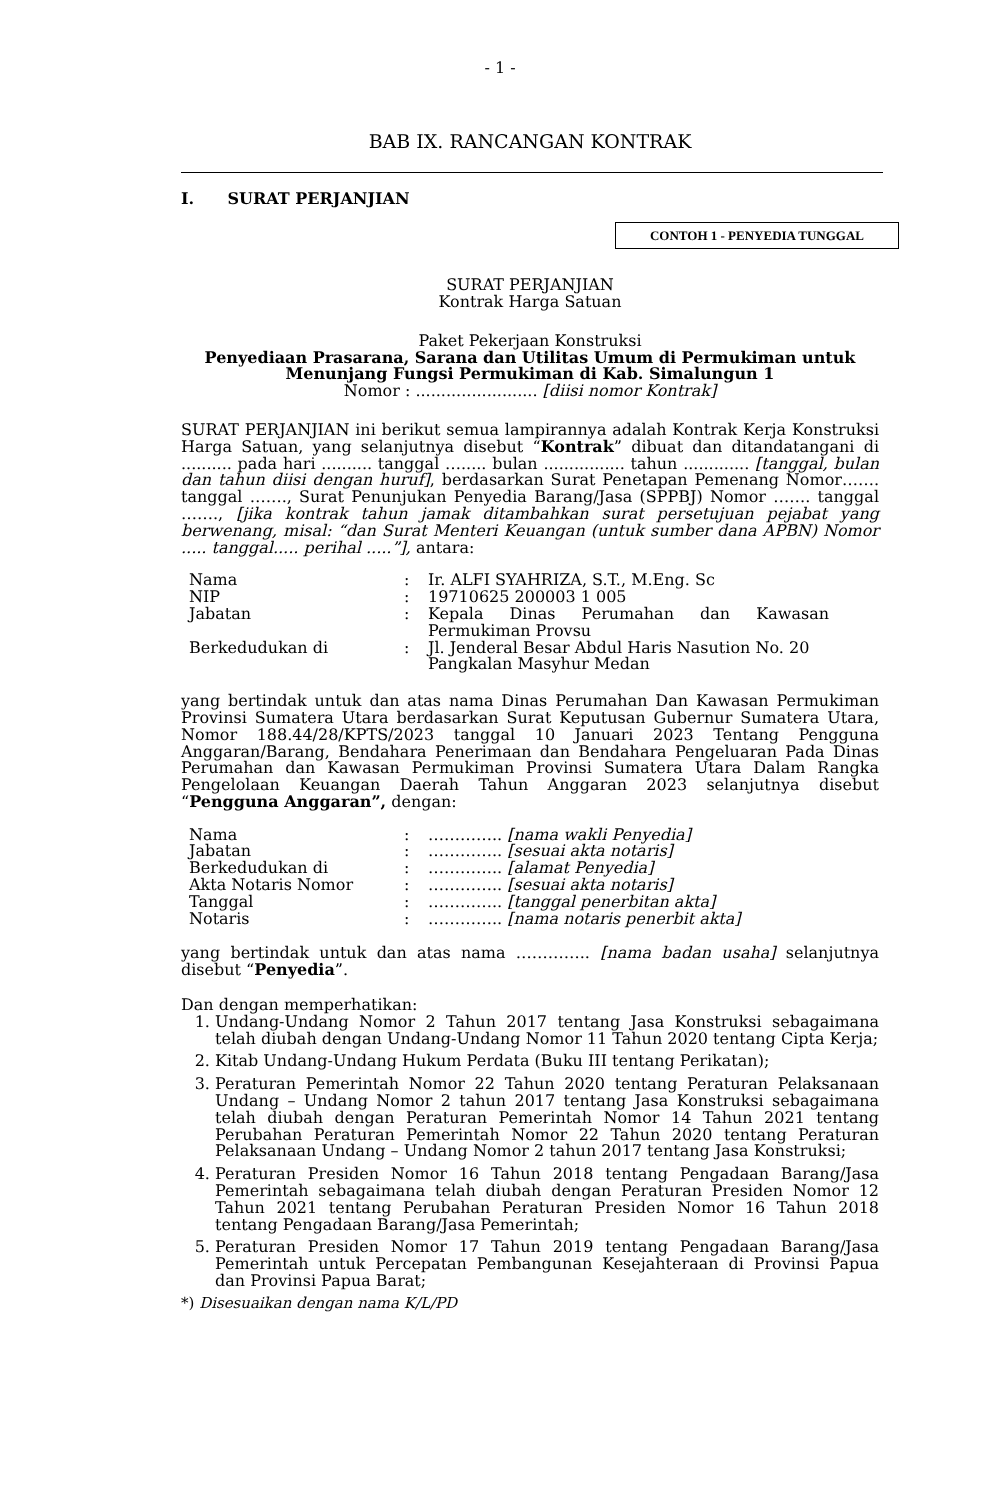- 1 -
BAB IX. RANCANGAN KONTRAK
I. SURAT PERJANJIAN
CONTOH 1 - PENYEDIA TUNGGAL
SURAT PERJANJIAN
Kontrak Harga Satuan
Paket Pekerjaan Konstruksi
Penyediaan Prasarana, Sarana dan Utilitas Umum di Permukiman untuk Menunjang Fungsi Permukiman di Kab. Simalungun 1
Nomor : ........................ [diisi nomor Kontrak]
SURAT PERJANJIAN ini berikut semua lampirannya adalah Kontrak Kerja Konstruksi Harga Satuan, yang selanjutnya disebut “Kontrak” dibuat dan ditandatangani di .......... pada hari .......... tanggal …..... bulan ................ tahun ............. [tanggal, bulan dan tahun diisi dengan huruf], berdasarkan Surat Penetapan Pemenang Nomor……. tanggal ……., Surat Penunjukan Penyedia Barang/Jasa (SPPBJ) Nomor ……. tanggal ……., [jika kontrak tahun jamak ditambahkan surat persetujuan pejabat yang berwenang, misal: “dan Surat Menteri Keuangan (untuk sumber dana APBN) Nomor ..... tanggal..... perihal .....”], antara:
| Nama | : | Ir. ALFI SYAHRIZA, S.T., M.Eng. Sc |
| NIP | : | 19710625 200003 1 005 |
| Jabatan | : | Kepala Dinas Perumahan dan Kawasan Permukiman Provsu |
| Berkedudukan di | : | Jl. Jenderal Besar Abdul Haris Nasution No. 20 Pangkalan Masyhur Medan |
yang bertindak untuk dan atas nama Dinas Perumahan Dan Kawasan Permukiman Provinsi Sumatera Utara berdasarkan Surat Keputusan Gubernur Sumatera Utara, Nomor 188.44/28/KPTS/2023 tanggal 10 Januari 2023 Tentang Pengguna Anggaran/Barang, Bendahara Penerimaan dan Bendahara Pengeluaran Pada Dinas Perumahan dan Kawasan Permukiman Provinsi Sumatera Utara Dalam Rangka Pengelolaan Keuangan Daerah Tahun Anggaran 2023 selanjutnya disebut “Pengguna Anggaran”, dengan:
| Nama | : | ………….. [nama wakli Penyedia] |
| Jabatan | : | ………….. [sesuai akta notaris] |
| Berkedudukan di | : | ………….. [alamat Penyedia] |
| Akta Notaris Nomor | : | ………….. [sesuai akta notaris] |
| Tanggal | : | ………….. [tanggal penerbitan akta] |
| Notaris | : | ………….. [nama notaris penerbit akta] |
yang bertindak untuk dan atas nama ………….. [nama badan usaha] selanjutnya disebut “Penyedia”.
Dan dengan memperhatikan:
1. Undang-Undang Nomor 2 Tahun 2017 tentang Jasa Konstruksi sebagaimana telah diubah dengan Undang-Undang Nomor 11 Tahun 2020 tentang Cipta Kerja;
2. Kitab Undang-Undang Hukum Perdata (Buku III tentang Perikatan);
3. Peraturan Pemerintah Nomor 22 Tahun 2020 tentang Peraturan Pelaksanaan Undang – Undang Nomor 2 tahun 2017 tentang Jasa Konstruksi sebagaimana telah diubah dengan Peraturan Pemerintah Nomor 14 Tahun 2021 tentang Perubahan Peraturan Pemerintah Nomor 22 Tahun 2020 tentang Peraturan Pelaksanaan Undang – Undang Nomor 2 tahun 2017 tentang Jasa Konstruksi;
4. Peraturan Presiden Nomor 16 Tahun 2018 tentang Pengadaan Barang/Jasa Pemerintah sebagaimana telah diubah dengan Peraturan Presiden Nomor 12 Tahun 2021 tentang Perubahan Peraturan Presiden Nomor 16 Tahun 2018 tentang Pengadaan Barang/Jasa Pemerintah;
5. Peraturan Presiden Nomor 17 Tahun 2019 tentang Pengadaan Barang/Jasa Pemerintah untuk Percepatan Pembangunan Kesejahteraan di Provinsi Papua dan Provinsi Papua Barat;
*) Disesuaikan dengan nama K/L/PD